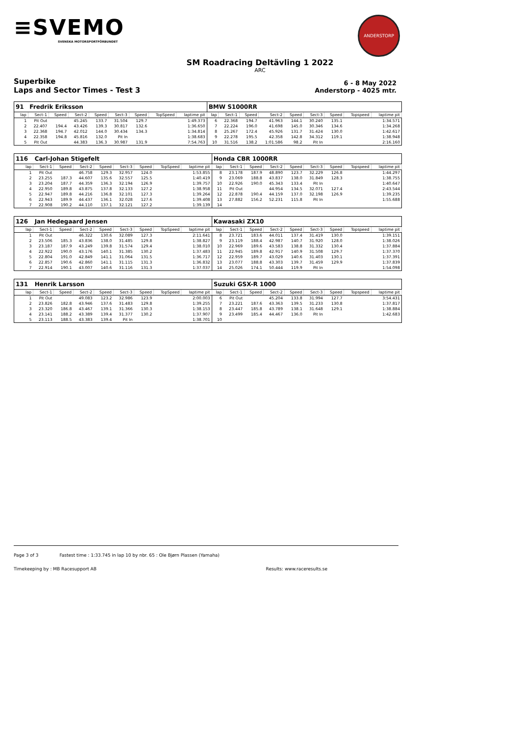≡SVEMO
SVENSKA MOTORSPORTFÖRBUNDET
ANDERSTORP
SM Roadracing Deltävling 1 2022
ARC
Superbike
Laps and Sector Times - Test 3
6 - 8 May 2022
Anderstorp - 4025 mtr.
| 91 | Fredrik Eriksson | | | | | | | | BMW S1000RR | | | | | | | | |
| lap | Sect-1 | Speed | Sect-2 | Speed | Sect-3 | Speed | TopSpeed | laptime pit | lap | Sect-1 | Speed | Sect-2 | Speed | Sect-3 | Speed | Topspeed | laptime pit |
| 1 | Pit Out | | 45.245 | 133.7 | 31.504 | 129.7 | | 1:49.373 | 6 | 22.368 | 194.7 | 41.963 | 144.1 | 30.240 | 135.1 | | 1:34.571 |
| 2 | 22.407 | 194.4 | 43.426 | 139.3 | 30.817 | 132.6 | | 1:36.650 | 7 | 22.224 | 196.0 | 41.698 | 145.0 | 30.346 | 134.6 | | 1:34.268 |
| 3 | 22.368 | 194.7 | 42.012 | 144.0 | 30.434 | 134.3 | | 1:34.814 | 8 | 25.267 | 172.4 | 45.926 | 131.7 | 31.424 | 130.0 | | 1:42.617 |
| 4 | 22.358 | 194.8 | 45.816 | 132.0 | Pit In | | | 1:38.683 | 9 | 22.278 | 195.5 | 42.358 | 142.8 | 34.312 | 119.1 | | 1:38.948 |
| 5 | Pit Out | | 44.383 | 136.3 | 30.987 | 131.9 | | 7:54.763 | 10 | 31.516 | 138.2 | 1:01.586 | 98.2 | Pit In | | | 2:16.160 |
| 116 | Carl-Johan Stigefelt | | | | | | | | Honda CBR 1000RR | | | | | | | | |
| lap | Sect-1 | Speed | Sect-2 | Speed | Sect-3 | Speed | TopSpeed | laptime pit | lap | Sect-1 | Speed | Sect-2 | Speed | Sect-3 | Speed | Topspeed | laptime pit |
| 1 | Pit Out | | 46.758 | 129.3 | 32.957 | 124.0 | | 1:53.855 | 8 | 23.178 | 187.9 | 48.890 | 123.7 | 32.229 | 126.8 | | 1:44.297 |
| 2 | 23.255 | 187.3 | 44.607 | 135.6 | 32.557 | 125.5 | | 1:40.419 | 9 | 23.069 | 188.8 | 43.837 | 138.0 | 31.849 | 128.3 | | 1:38.755 |
| 3 | 23.204 | 187.7 | 44.359 | 136.3 | 32.194 | 126.9 | | 1:39.757 | 10 | 22.926 | 190.0 | 45.343 | 133.4 | Pit In | | | 1:40.647 |
| 4 | 22.950 | 189.8 | 43.875 | 137.8 | 32.133 | 127.2 | | 1:38.958 | 11 | Pit Out | | 44.954 | 134.5 | 32.071 | 127.4 | | 2:43.544 |
| 5 | 22.947 | 189.8 | 44.216 | 136.8 | 32.101 | 127.3 | | 1:39.264 | 12 | 22.878 | 190.4 | 44.159 | 137.0 | 32.198 | 126.9 | | 1:39.235 |
| 6 | 22.943 | 189.9 | 44.437 | 136.1 | 32.028 | 127.6 | | 1:39.408 | 13 | 27.882 | 156.2 | 52.231 | 115.8 | Pit In | | | 1:55.688 |
| 7 | 22.908 | 190.2 | 44.110 | 137.1 | 32.121 | 127.2 | | 1:39.139 | 14 | | | | | | | | |
| 126 | Jan Hedegaard Jensen | | | | | | | | Kawasaki ZX10 | | | | | | | | |
| lap | Sect-1 | Speed | Sect-2 | Speed | Sect-3 | Speed | TopSpeed | laptime pit | lap | Sect-1 | Speed | Sect-2 | Speed | Sect-3 | Speed | Topspeed | laptime pit |
| 1 | Pit Out | | 46.322 | 130.6 | 32.089 | 127.3 | | 2:11.641 | 8 | 23.721 | 183.6 | 44.011 | 137.4 | 31.419 | 130.0 | | 1:39.151 |
| 2 | 23.506 | 185.3 | 43.836 | 138.0 | 31.485 | 129.8 | | 1:38.827 | 9 | 23.119 | 188.4 | 42.987 | 140.7 | 31.920 | 128.0 | | 1:38.026 |
| 3 | 23.187 | 187.9 | 43.249 | 139.8 | 31.574 | 129.4 | | 1:38.010 | 10 | 22.969 | 189.6 | 43.583 | 138.8 | 31.332 | 130.4 | | 1:37.884 |
| 4 | 22.922 | 190.0 | 43.176 | 140.1 | 31.385 | 130.2 | | 1:37.483 | 11 | 22.945 | 189.8 | 42.917 | 140.9 | 31.508 | 129.7 | | 1:37.370 |
| 5 | 22.804 | 191.0 | 42.849 | 141.1 | 31.064 | 131.5 | | 1:36.717 | 12 | 22.959 | 189.7 | 43.029 | 140.6 | 31.403 | 130.1 | | 1:37.391 |
| 6 | 22.857 | 190.6 | 42.860 | 141.1 | 31.115 | 131.3 | | 1:36.832 | 13 | 23.077 | 188.8 | 43.303 | 139.7 | 31.459 | 129.9 | | 1:37.839 |
| 7 | 22.914 | 190.1 | 43.007 | 140.6 | 31.116 | 131.3 | | 1:37.037 | 14 | 25.026 | 174.1 | 50.444 | 119.9 | Pit In | | | 1:54.098 |
| 131 | Henrik Larsson | | | | | | | | Suzuki GSX-R 1000 | | | | | | | | |
| lap | Sect-1 | Speed | Sect-2 | Speed | Sect-3 | Speed | TopSpeed | laptime pit | lap | Sect-1 | Speed | Sect-2 | Speed | Sect-3 | Speed | Topspeed | laptime pit |
| 1 | Pit Out | | 49.083 | 123.2 | 32.986 | 123.9 | | 2:00.003 | 6 | Pit Out | | 45.204 | 133.8 | 31.994 | 127.7 | | 3:54.431 |
| 2 | 23.826 | 182.8 | 43.946 | 137.6 | 31.483 | 129.8 | | 1:39.255 | 7 | 23.221 | 187.6 | 43.363 | 139.5 | 31.233 | 130.8 | | 1:37.817 |
| 3 | 23.320 | 186.8 | 43.467 | 139.1 | 31.366 | 130.3 | | 1:38.153 | 8 | 23.447 | 185.8 | 43.789 | 138.1 | 31.648 | 129.1 | | 1:38.884 |
| 4 | 23.141 | 188.2 | 43.389 | 139.4 | 31.377 | 130.2 | | 1:37.907 | 9 | 23.499 | 185.4 | 44.467 | 136.0 | Pit In | | | 1:42.683 |
| 5 | 23.113 | 188.5 | 43.383 | 139.4 | Pit In | | | 1:38.701 | 10 | | | | | | | | |
Page 3 of 3 Fastest time : 1:33.745 in lap 10 by nbr. 65 : Ole Bjørn Plassen (Yamaha)
Timekeeping by : MB Racesupport AB Results: www.raceresults.se